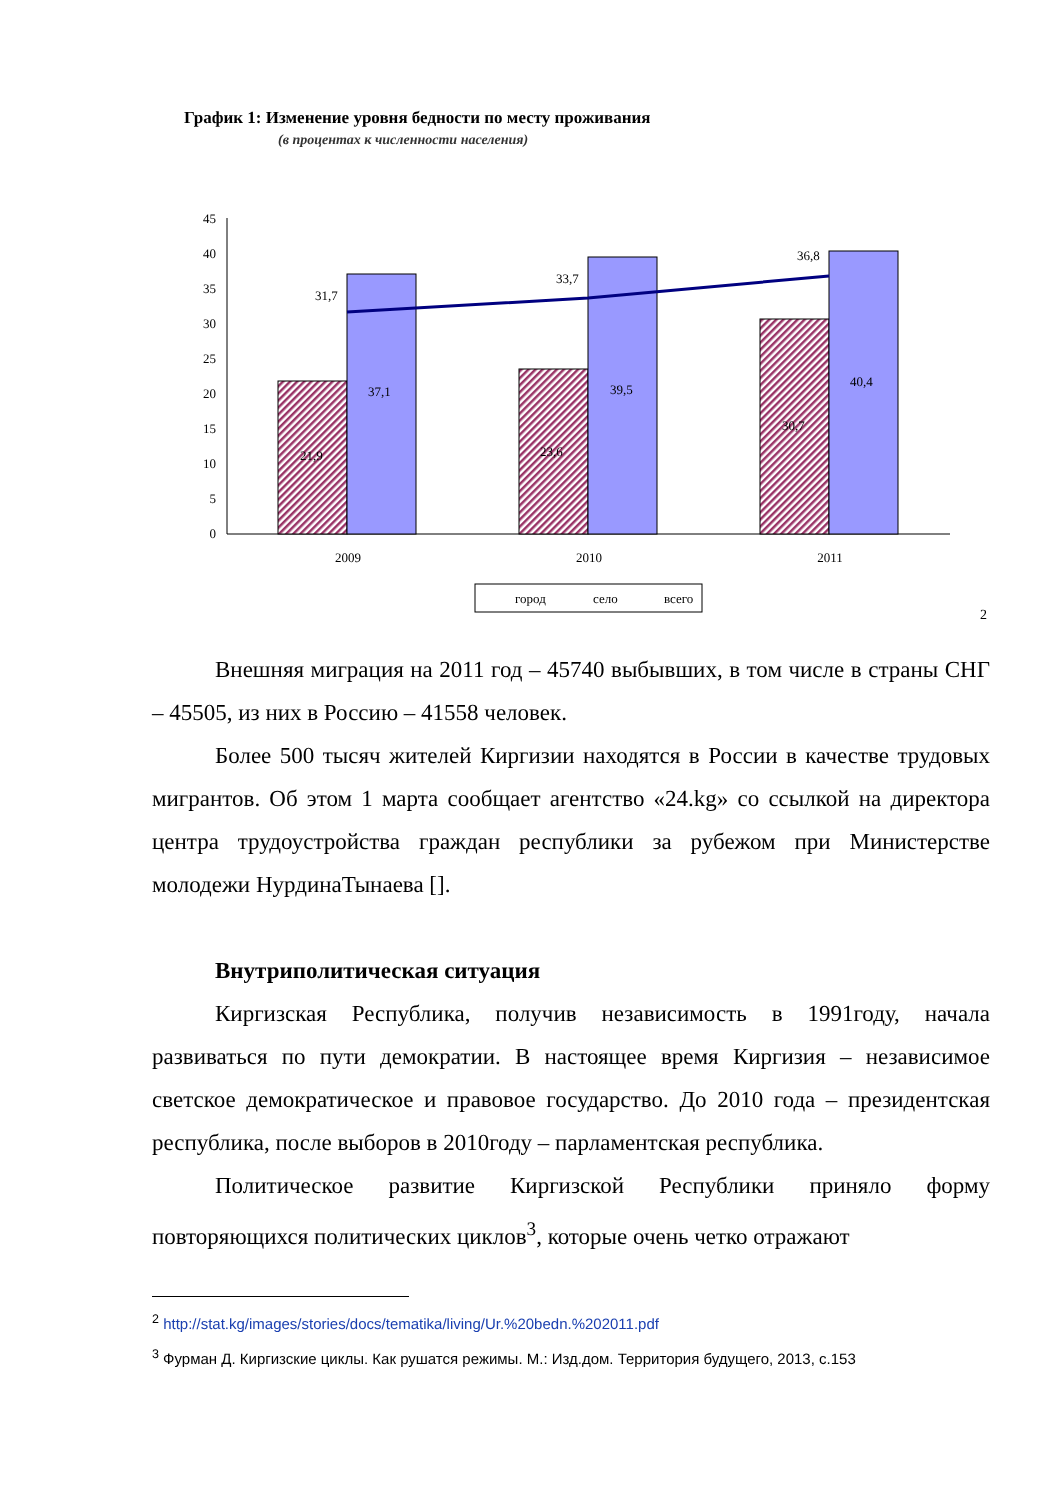График 1: Изменение уровня бедности по месту проживания
(в процентах к численности населения)
0
5
10
15
20
25
30
35
40
45
31,7
33,7
36,8
21,9
23,6
30,7
37,1
39,5
40,4
2009
2010
2011
город
село
всего
2
Внешняя миграция на 2011 год – 45740 выбывших, в том числе в страны СНГ – 45505, из них в Россию – 41558 человек.
Более 500 тысяч жителей Киргизии находятся в России в качестве трудовых мигрантов. Об этом 1 марта сообщает агентство «24.kg» со ссылкой на директора центра трудоустройства граждан республики за рубежом при Министерстве молодежи НурдинаТынаева [].
Внутриполитическая ситуация
Киргизская Республика, получив независимость в 1991году, начала развиваться по пути демократии. В настоящее время Киргизия – независимое светское демократическое и правовое государство. До 2010 года – президентская республика, после выборов в 2010году – парламентская республика.
Политическое развитие Киргизской Республики приняло форму повторяющихся политических циклов<sup>3</sup>, которые очень четко отражают
<sup>2</sup> http://stat.kg/images/stories/docs/tematika/living/Ur.%20bedn.%202011.pdf
<sup>3</sup> Фурман Д. Киргизские циклы. Как рушатся режимы. М.: Изд.дом. Территория будущего, 2013, с.153